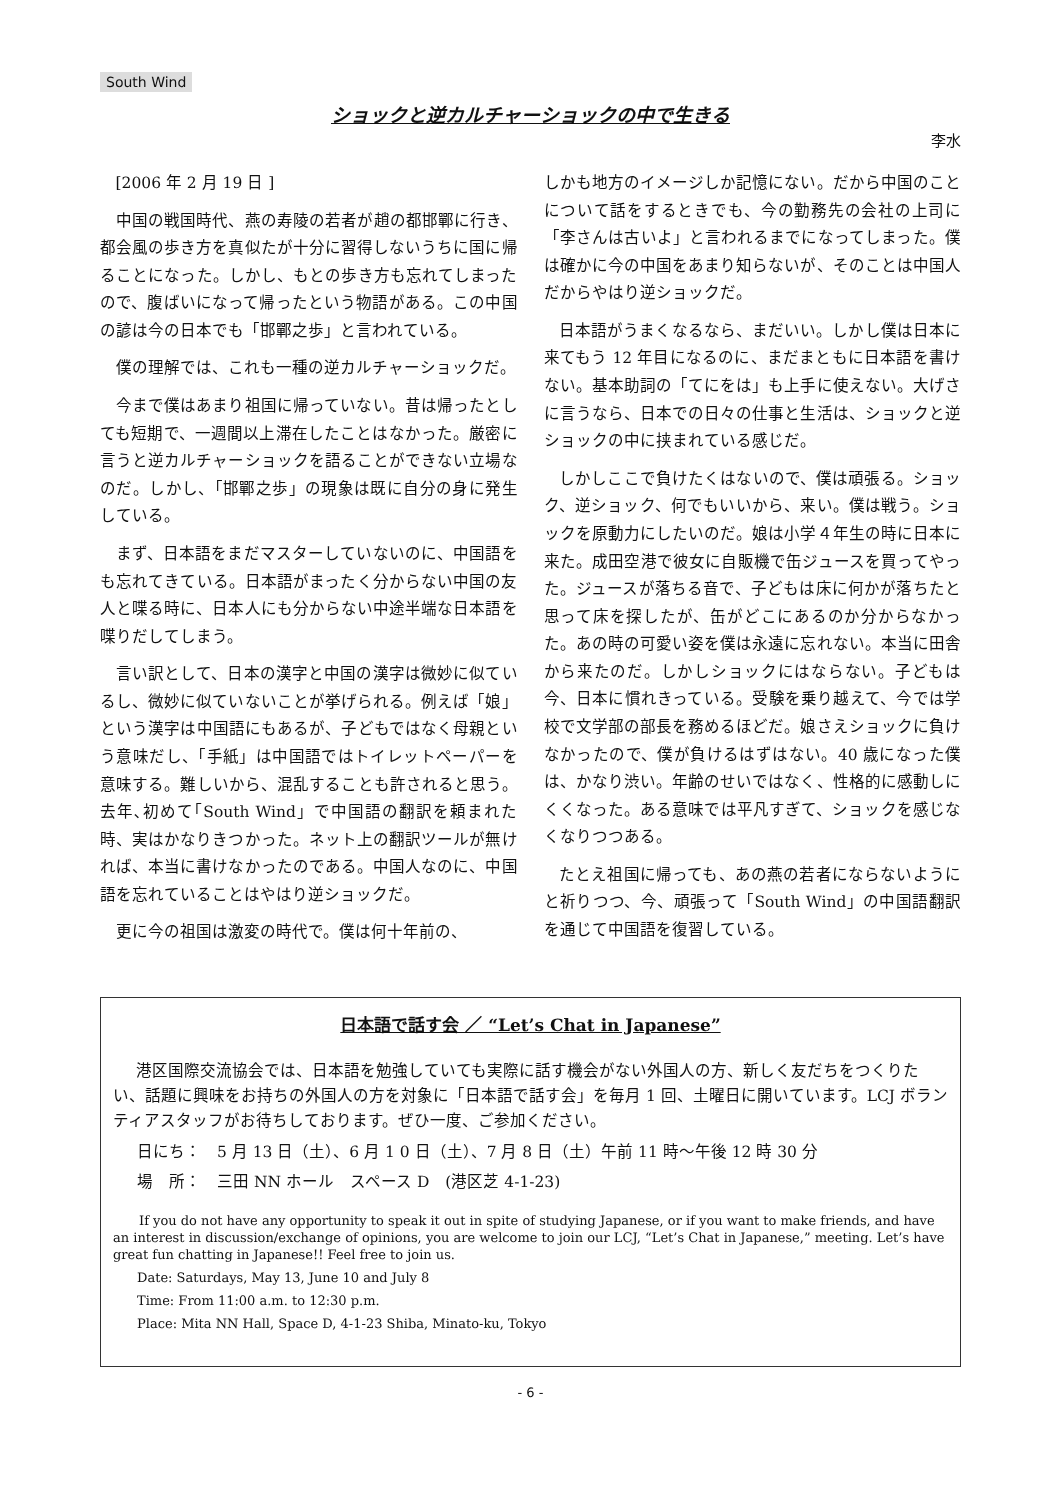South Wind
ショックと逆カルチャーショックの中で生きる
李水
[2006 年 2 月 19 日 ]
中国の戦国時代、燕の寿陵の若者が趙の都邯鄲に行き、都会風の歩き方を真似たが十分に習得しないうちに国に帰ることになった。しかし、もとの歩き方も忘れてしまったので、腹ばいになって帰ったという物語がある。この中国の諺は今の日本でも「邯鄲之歩」と言われている。
僕の理解では、これも一種の逆カルチャーショックだ。
今まで僕はあまり祖国に帰っていない。昔は帰ったとしても短期で、一週間以上滞在したことはなかった。厳密に言うと逆カルチャーショックを語ることができない立場なのだ。しかし、「邯鄲之歩」の現象は既に自分の身に発生している。
まず、日本語をまだマスターしていないのに、中国語をも忘れてきている。日本語がまったく分からない中国の友人と喋る時に、日本人にも分からない中途半端な日本語を喋りだしてしまう。
言い訳として、日本の漢字と中国の漢字は微妙に似ているし、微妙に似ていないことが挙げられる。例えば「娘」という漢字は中国語にもあるが、子どもではなく母親という意味だし、「手紙」は中国語ではトイレットペーパーを意味する。難しいから、混乱することも許されると思う。去年､初めて｢South Wind」で中国語の翻訳を頼まれた時、実はかなりきつかった。ネット上の翻訳ツールが無ければ、本当に書けなかったのである。中国人なのに、中国語を忘れていることはやはり逆ショックだ。
更に今の祖国は激変の時代で。僕は何十年前の、
しかも地方のイメージしか記憶にない。だから中国のことについて話をするときでも、今の勤務先の会社の上司に「李さんは古いよ」と言われるまでになってしまった。僕は確かに今の中国をあまり知らないが、そのことは中国人だからやはり逆ショックだ。
日本語がうまくなるなら、まだいい。しかし僕は日本に来てもう 12 年目になるのに、まだまともに日本語を書けない。基本助詞の「てにをは」も上手に使えない。大げさに言うなら、日本での日々の仕事と生活は、ショックと逆ショックの中に挟まれている感じだ。
しかしここで負けたくはないので、僕は頑張る。ショック、逆ショック、何でもいいから、来い。僕は戦う。ショックを原動力にしたいのだ。娘は小学４年生の時に日本に来た。成田空港で彼女に自販機で缶ジュースを買ってやった。ジュースが落ちる音で、子どもは床に何かが落ちたと思って床を探したが、缶がどこにあるのか分からなかった。あの時の可愛い姿を僕は永遠に忘れない。本当に田舎から来たのだ。しかしショックにはならない。子どもは今、日本に慣れきっている。受験を乗り越えて、今では学校で文学部の部長を務めるほどだ。娘さえショックに負けなかったので、僕が負けるはずはない。40 歳になった僕は、かなり渋い。年齢のせいではなく、性格的に感動しにくくなった。ある意味では平凡すぎて、ショックを感じなくなりつつある。
たとえ祖国に帰っても、あの燕の若者にならないようにと祈りつつ、今、頑張って「South Wind」の中国語翻訳を通じて中国語を復習している。
日本語で話す会 ／ “Let’s Chat in Japanese”
港区国際交流協会では、日本語を勉強していても実際に話す機会がない外国人の方、新しく友だちをつくりたい、話題に興味をお持ちの外国人の方を対象に「日本語で話す会」を毎月 1 回、土曜日に開いています。LCJ ボランティアスタッフがお待ちしております。ぜひ一度、ご参加ください。
日にち：　5 月 13 日（土）、6 月 1 0 日（土）、7 月 8 日（土）午前 11 時～午後 12 時 30 分
場　所：　三田 NN ホール　スペース D　(港区芝 4-1-23)
If you do not have any opportunity to speak it out in spite of studying Japanese, or if you want to make friends, and have an interest in discussion/exchange of opinions, you are welcome to join our LCJ, “Let’s Chat in Japanese,” meeting. Let’s have great fun chatting in Japanese!! Feel free to join us.
Date: Saturdays, May 13, June 10 and July 8
Time: From 11:00 a.m. to 12:30 p.m.
Place: Mita NN Hall, Space D, 4-1-23 Shiba, Minato-ku, Tokyo
- 6 -